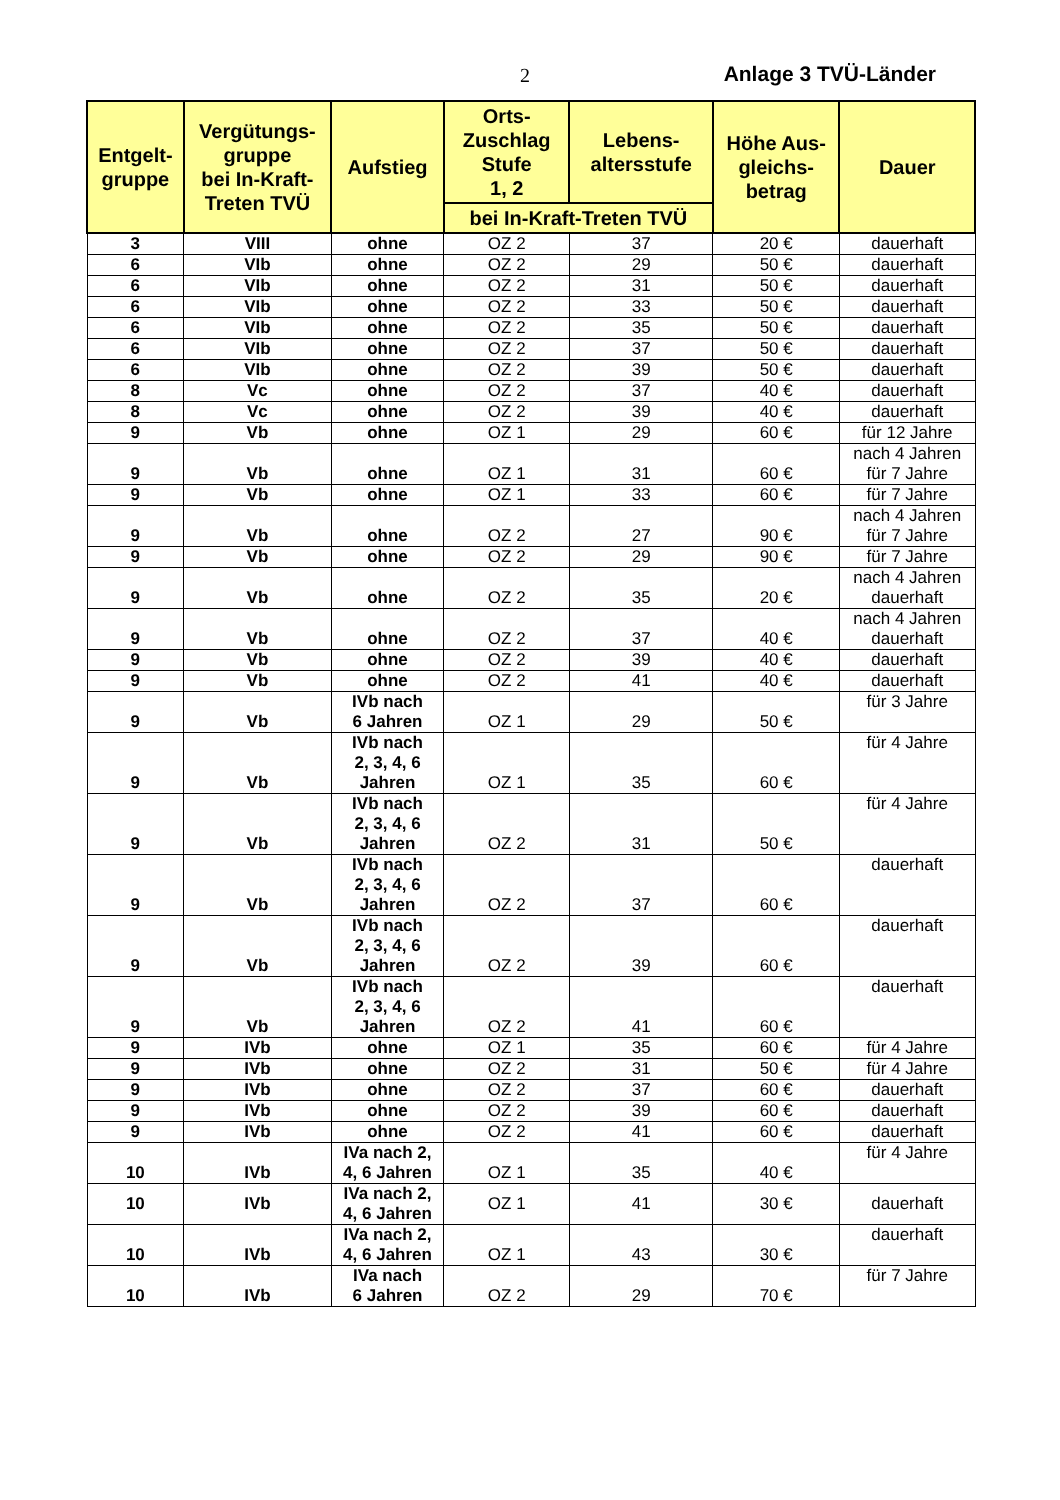2 Anlage 3 TVÜ-Länder
| Entgelt- gruppe | Vergütungs- gruppe bei In-Kraft- Treten TVÜ | Aufstieg | Orts- Zuschlag Stufe 1, 2 | Lebens- altersstufe | Höhe Aus- gleichs- betrag | Dauer |
| --- | --- | --- | --- | --- | --- | --- |
| | | | bei In-Kraft-Treten TVÜ | | | |
| 3 | VIII | ohne | OZ 2 | 37 | 20 € | dauerhaft |
| 6 | VIb | ohne | OZ 2 | 29 | 50 € | dauerhaft |
| 6 | VIb | ohne | OZ 2 | 31 | 50 € | dauerhaft |
| 6 | VIb | ohne | OZ 2 | 33 | 50 € | dauerhaft |
| 6 | VIb | ohne | OZ 2 | 35 | 50 € | dauerhaft |
| 6 | VIb | ohne | OZ 2 | 37 | 50 € | dauerhaft |
| 6 | VIb | ohne | OZ 2 | 39 | 50 € | dauerhaft |
| 8 | Vc | ohne | OZ 2 | 37 | 40 € | dauerhaft |
| 8 | Vc | ohne | OZ 2 | 39 | 40 € | dauerhaft |
| 9 | Vb | ohne | OZ 1 | 29 | 60 € | für 12 Jahre |
| 9 | Vb | ohne | OZ 1 | 31 | 60 € | nach 4 Jahren für 7 Jahre |
| 9 | Vb | ohne | OZ 1 | 33 | 60 € | für 7 Jahre |
| 9 | Vb | ohne | OZ 2 | 27 | 90 € | nach 4 Jahren für 7 Jahre |
| 9 | Vb | ohne | OZ 2 | 29 | 90 € | für 7 Jahre |
| 9 | Vb | ohne | OZ 2 | 35 | 20 € | nach 4 Jahren dauerhaft |
| 9 | Vb | ohne | OZ 2 | 37 | 40 € | nach 4 Jahren dauerhaft |
| 9 | Vb | ohne | OZ 2 | 39 | 40 € | dauerhaft |
| 9 | Vb | ohne | OZ 2 | 41 | 40 € | dauerhaft |
| 9 | Vb | IVb nach 6 Jahren | OZ 1 | 29 | 50 € | für 3 Jahre |
| 9 | Vb | IVb nach 2, 3, 4, 6 Jahren | OZ 1 | 35 | 60 € | für 4 Jahre |
| 9 | Vb | IVb nach 2, 3, 4, 6 Jahren | OZ 2 | 31 | 50 € | für 4 Jahre |
| 9 | Vb | IVb nach 2, 3, 4, 6 Jahren | OZ 2 | 37 | 60 € | dauerhaft |
| 9 | Vb | IVb nach 2, 3, 4, 6 Jahren | OZ 2 | 39 | 60 € | dauerhaft |
| 9 | Vb | IVb nach 2, 3, 4, 6 Jahren | OZ 2 | 41 | 60 € | dauerhaft |
| 9 | IVb | ohne | OZ 1 | 35 | 60 € | für 4 Jahre |
| 9 | IVb | ohne | OZ 2 | 31 | 50 € | für 4 Jahre |
| 9 | IVb | ohne | OZ 2 | 37 | 60 € | dauerhaft |
| 9 | IVb | ohne | OZ 2 | 39 | 60 € | dauerhaft |
| 9 | IVb | ohne | OZ 2 | 41 | 60 € | dauerhaft |
| 10 | IVb | IVa nach 2, 4, 6 Jahren | OZ 1 | 35 | 40 € | für 4 Jahre |
| 10 | IVb | IVa nach 2, 4, 6 Jahren | OZ 1 | 41 | 30 € | dauerhaft |
| 10 | IVb | IVa nach 2, 4, 6 Jahren | OZ 1 | 43 | 30 € | dauerhaft |
| 10 | IVb | IVa nach 6 Jahren | OZ 2 | 29 | 70 € | für 7 Jahre |